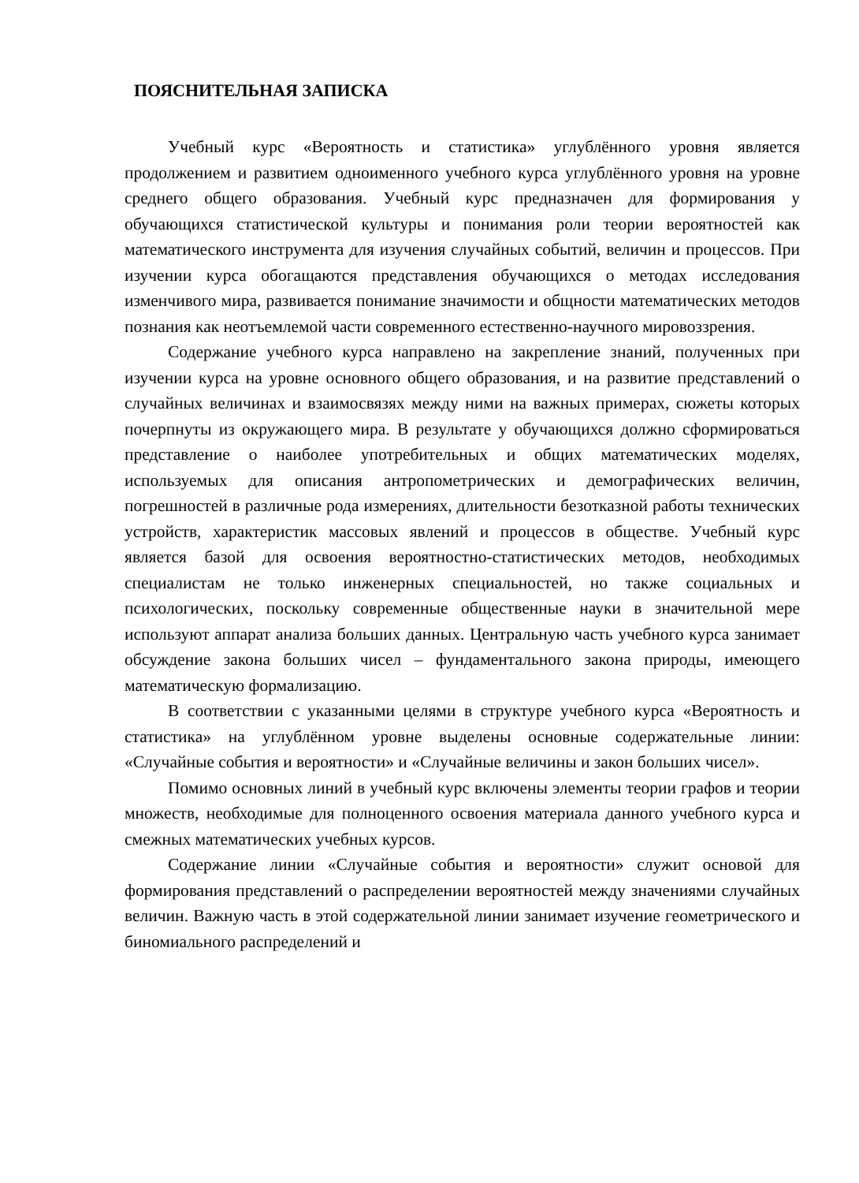ПОЯСНИТЕЛЬНАЯ ЗАПИСКА
Учебный курс «Вероятность и статистика» углублённого уровня является продолжением и развитием одноименного учебного курса углублённого уровня на уровне среднего общего образования. Учебный курс предназначен для формирования у обучающихся статистической культуры и понимания роли теории вероятностей как математического инструмента для изучения случайных событий, величин и процессов. При изучении курса обогащаются представления обучающихся о методах исследования изменчивого мира, развивается понимание значимости и общности математических методов познания как неотъемлемой части современного естественно-научного мировоззрения.
Содержание учебного курса направлено на закрепление знаний, полученных при изучении курса на уровне основного общего образования, и на развитие представлений о случайных величинах и взаимосвязях между ними на важных примерах, сюжеты которых почерпнуты из окружающего мира. В результате у обучающихся должно сформироваться представление о наиболее употребительных и общих математических моделях, используемых для описания антропометрических и демографических величин, погрешностей в различные рода измерениях, длительности безотказной работы технических устройств, характеристик массовых явлений и процессов в обществе. Учебный курс является базой для освоения вероятностно-статистических методов, необходимых специалистам не только инженерных специальностей, но также социальных и психологических, поскольку современные общественные науки в значительной мере используют аппарат анализа больших данных. Центральную часть учебного курса занимает обсуждение закона больших чисел – фундаментального закона природы, имеющего математическую формализацию.
В соответствии с указанными целями в структуре учебного курса «Вероятность и статистика» на углублённом уровне выделены основные содержательные линии: «Случайные события и вероятности» и «Случайные величины и закон больших чисел».
Помимо основных линий в учебный курс включены элементы теории графов и теории множеств, необходимые для полноценного освоения материала данного учебного курса и смежных математических учебных курсов.
Содержание линии «Случайные события и вероятности» служит основой для формирования представлений о распределении вероятностей между значениями случайных величин. Важную часть в этой содержательной линии занимает изучение геометрического и биномиального распределений и